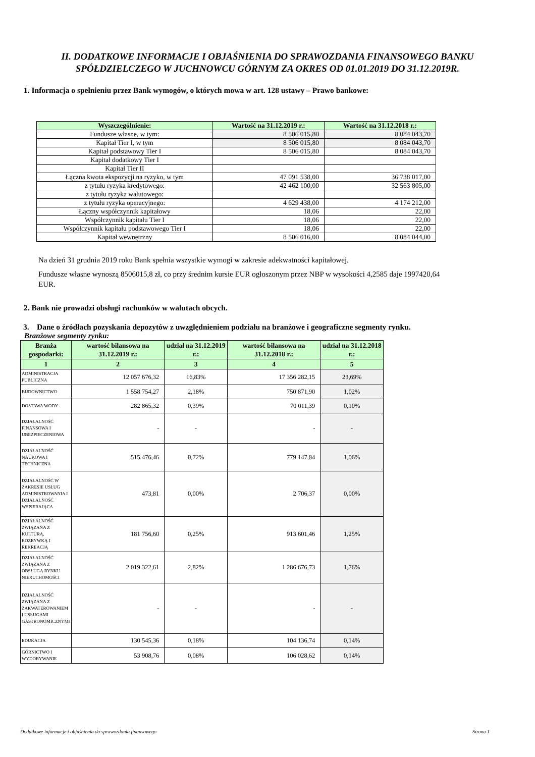II. DODATKOWE INFORMACJE I OBJAŚNIENIA DO SPRAWOZDANIA FINANSOWEGO BANKU SPÓŁDZIELCZEGO W JUCHNOWCU GÓRNYM ZA OKRES OD 01.01.2019 DO 31.12.2019R.
1. Informacja o spełnieniu przez Bank wymogów, o których mowa w art. 128 ustawy – Prawo bankowe:
| Wyszczególnienie: | Wartość na 31.12.2019 r.: | Wartość na 31.12.2018 r.: |
| --- | --- | --- |
| Fundusze własne, w tym: | 8 506 015,80 | 8 084 043,70 |
| Kapitał Tier I, w tym | 8 506 015,80 | 8 084 043,70 |
| Kapitał podstawowy Tier I | 8 506 015,80 | 8 084 043,70 |
| Kapitał dodatkowy Tier I | | |
| Kapitał Tier II | | |
| Łączna kwota ekspozycji na ryzyko, w tym | 47 091 538,00 | 36 738 017,00 |
| z tytułu ryzyka kredytowego: | 42 462 100,00 | 32 563 805,00 |
| z tytułu ryzyka walutowego: | | |
| z tytułu ryzyka operacyjnego: | 4 629 438,00 | 4 174 212,00 |
| Łączny współczynnik kapitałowy | 18,06 | 22,00 |
| Współczynnik kapitału Tier I | 18,06 | 22,00 |
| Współczynnik kapitału podstawowego Tier I | 18,06 | 22,00 |
| Kapitał wewnętrzny | 8 506 016,00 | 8 084 044,00 |
Na dzień 31 grudnia 2019 roku Bank spełnia wszystkie wymogi w zakresie adekwatności kapitałowej.
Fundusze własne wynoszą 8506015,8 zł, co przy średnim kursie EUR ogłoszonym przez NBP w wysokości 4,2585 daje 1997420,64 EUR.
2. Bank nie prowadzi obsługi rachunków w walutach obcych.
3. Dane o źródłach pozyskania depozytów z uwzględnieniem podziału na branżowe i geograficzne segmenty rynku.
Branżowe segmenty rynku:
| Branża gospodarki: | wartość bilansowa na 31.12.2019 r.: | udział na 31.12.2019 r.: | wartość bilansowa na 31.12.2018 r.: | udział na 31.12.2018 r.: |
| --- | --- | --- | --- | --- |
| 1 | 2 | 3 | 4 | 5 |
| ADMINISTRACJA PUBLICZNA | 12 057 676,32 | 16,83% | 17 356 282,15 | 23,69% |
| BUDOWNICTWO | 1 558 754,27 | 2,18% | 750 871,90 | 1,02% |
| DOSTAWA WODY | 282 865,32 | 0,39% | 70 011,39 | 0,10% |
| DZIAŁALNOŚĆ FINANSOWA I UBEZPIECZENIOWA | - | - | - | - |
| DZIAŁALNOŚĆ NAUKOWA I TECHNICZNA | 515 476,46 | 0,72% | 779 147,84 | 1,06% |
| DZIAŁALNOŚĆ W ZAKRESIE USŁUG ADMINISTROWANIA I DZIAŁALNOŚĆ WSPIERAJĄCA | 473,81 | 0,00% | 2 706,37 | 0,00% |
| DZIAŁALNOŚĆ ZWIĄZANA Z KULTURĄ, ROZRYWKĄ I REKREACJĄ | 181 756,60 | 0,25% | 913 601,46 | 1,25% |
| DZIAŁALNOŚĆ ZWIĄZANA Z OBSŁUGĄ RYNKU NIERUCHOMOŚCI | 2 019 322,61 | 2,82% | 1 286 676,73 | 1,76% |
| DZIAŁALNOŚĆ ZWIĄZANA Z ZAKWATEROWANIEM I USŁUGAMI GASTRONOMICZNYMI | - | - | - | - |
| EDUKACJA | 130 545,36 | 0,18% | 104 136,74 | 0,14% |
| GÓRNICTWO I WYDOBYWANIE | 53 908,76 | 0,08% | 106 028,62 | 0,14% |
Dodatkowe informacje i objaśnienia do sprawozdania finansowego Strona 1